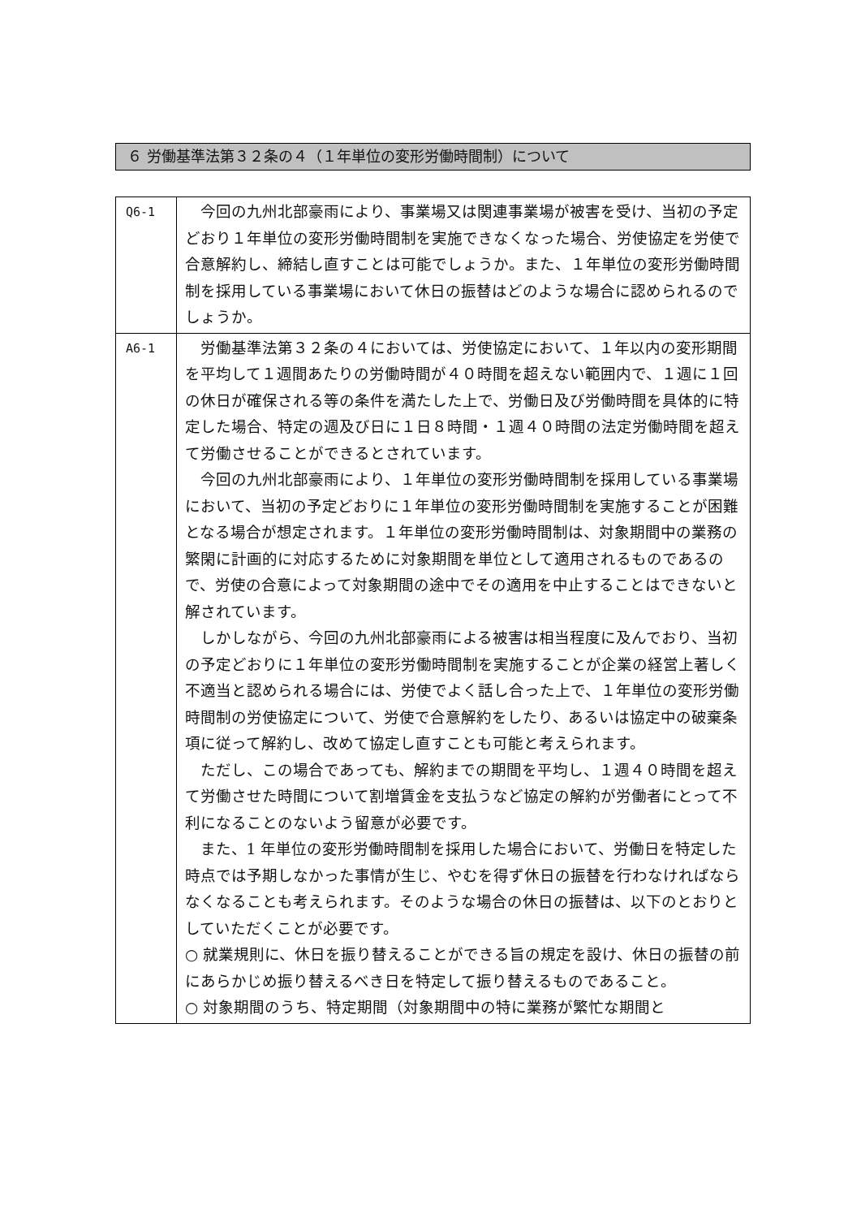６ 労働基準法第３２条の４（１年単位の変形労働時間制）について
| Q6-1 | 今回の九州北部豪雨により、事業場又は関連事業場が被害を受け、当初の予定どおり１年単位の変形労働時間制を実施できなくなった場合、労使協定を労使で合意解約し、締結し直すことは可能でしょうか。また、１年単位の変形労働時間制を採用している事業場において休日の振替はどのような場合に認められるのでしょうか。 |
| A6-1 | 労働基準法第３２条の４においては、労使協定において、１年以内の変形期間を平均して１週間あたりの労働時間が４０時間を超えない範囲内で、１週に１回の休日が確保される等の条件を満たした上で、労働日及び労働時間を具体的に特定した場合、特定の週及び日に１日８時間・１週４０時間の法定労働時間を超えて労働させることができるとされています。 今回の九州北部豪雨により、１年単位の変形労働時間制を採用している事業場において、当初の予定どおりに１年単位の変形労働時間制を実施することが困難となる場合が想定されます。１年単位の変形労働時間制は、対象期間中の業務の繁閑に計画的に対応するために対象期間を単位として適用されるものであるので、労使の合意によって対象期間の途中でその適用を中止することはできないと解されています。 しかしながら、今回の九州北部豪雨による被害は相当程度に及んでおり、当初の予定どおりに１年単位の変形労働時間制を実施することが企業の経営上著しく不適当と認められる場合には、労使でよく話し合った上で、１年単位の変形労働時間制の労使協定について、労使で合意解約をしたり、あるいは協定中の破棄条項に従って解約し、改めて協定し直すことも可能と考えられます。 ただし、この場合であっても、解約までの期間を平均し、１週４０時間を超えて労働させた時間について割増賃金を支払うなど協定の解約が労働者にとって不利になることのないよう留意が必要です。 また、1 年単位の変形労働時間制を採用した場合において、労働日を特定した時点では予期しなかった事情が生じ、やむを得ず休日の振替を行わなければならなくなることも考えられます。そのような場合の休日の振替は、以下のとおりとしていただくことが必要です。 ○ 就業規則に、休日を振り替えることができる旨の規定を設け、休日の振替の前にあらかじめ振り替えるべき日を特定して振り替えるものであること。 ○ 対象期間のうち、特定期間（対象期間中の特に業務が繁忙な期間と |